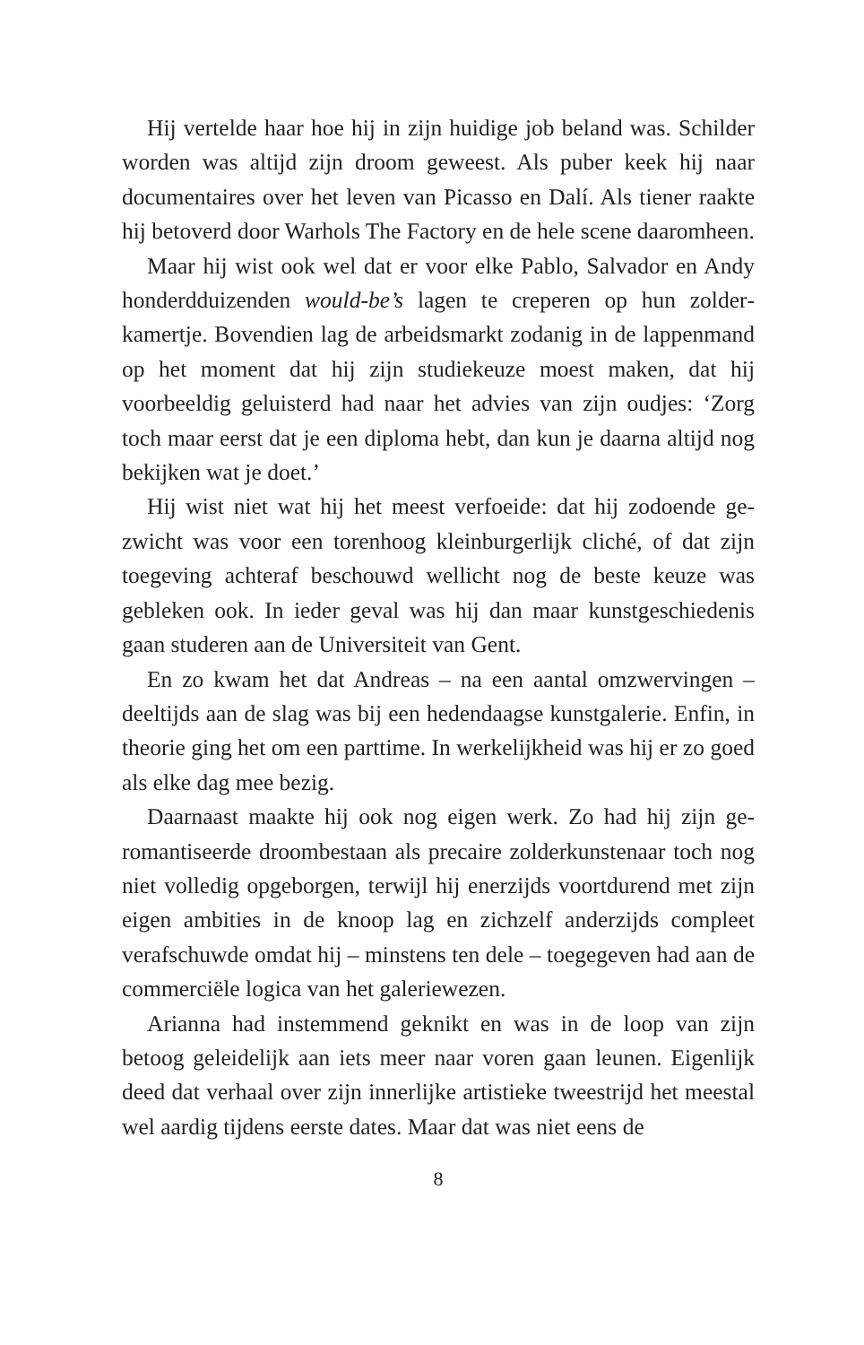Hij vertelde haar hoe hij in zijn huidige job beland was. Schil­der worden was altijd zijn droom geweest. Als puber keek hij naar documentaires over het leven van Picasso en Dalí. Als tiener raakte hij betoverd door Warhols The Factory en de hele scene daaromheen.
Maar hij wist ook wel dat er voor elke Pablo, Salvador en Andy honderdduizenden would-be’s lagen te creperen op hun zolder­kamertje. Bovendien lag de arbeidsmarkt zodanig in de lappen­mand op het moment dat hij zijn studiekeuze moest maken, dat hij voorbeeldig geluisterd had naar het advies van zijn oudjes: ‘Zorg toch maar eerst dat je een diploma hebt, dan kun je daarna altijd nog bekijken wat je doet.’
Hij wist niet wat hij het meest verfoeide: dat hij zodoende ge­zwicht was voor een torenhoog kleinburgerlijk cliché, of dat zijn toegeving achteraf beschouwd wellicht nog de beste keuze was gebleken ook. In ieder geval was hij dan maar kunstgeschiedenis gaan studeren aan de Universiteit van Gent.
En zo kwam het dat Andreas – na een aantal omzwervingen – deeltijds aan de slag was bij een hedendaagse kunstgalerie. Enfin, in theorie ging het om een parttime. In werkelijkheid was hij er zo goed als elke dag mee bezig.
Daarnaast maakte hij ook nog eigen werk. Zo had hij zijn ge­romantiseerde droombestaan als precaire zolderkunstenaar toch nog niet volledig opgeborgen, terwijl hij enerzijds voortdurend met zijn eigen ambities in de knoop lag en zichzelf anderzijds compleet verafschuwde omdat hij – minstens ten dele – toegege­ven had aan de commerciële logica van het galeriewezen.
Arianna had instemmend geknikt en was in de loop van zijn betoog geleidelijk aan iets meer naar voren gaan leunen. Eigen­lijk deed dat verhaal over zijn innerlijke artistieke tweestrijd het meestal wel aardig tijdens eerste dates. Maar dat was niet eens de
8